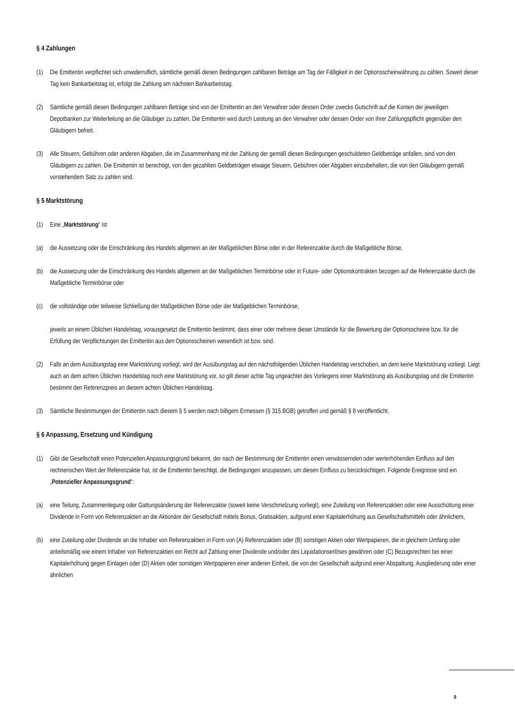§ 4 Zahlungen
(1) Die Emittentin verpflichtet sich unwiderruflich, sämtliche gemäß diesen Bedingungen zahlbaren Beträge am Tag der Fälligkeit in der Optionsscheinwährung zu zahlen. Soweit dieser Tag kein Bankarbeitstag ist, erfolgt die Zahlung am nächsten Bankarbeitstag.
(2) Sämtliche gemäß diesen Bedingungen zahlbaren Beträge sind von der Emittentin an den Verwahrer oder dessen Order zwecks Gutschrift auf die Konten der jeweiligen Depotbanken zur Weiterleitung an die Gläubiger zu zahlen. Die Emittentin wird durch Leistung an den Verwahrer oder dessen Order von ihrer Zahlungspflicht gegenüber den Gläubigern befreit.
(3) Alle Steuern, Gebühren oder anderen Abgaben, die im Zusammenhang mit der Zahlung der gemäß diesen Bedingungen geschuldeten Geldbeträge anfallen, sind von den Gläubigern zu zahlen. Die Emittentin ist berechtigt, von den gezahlten Geldbeträgen etwaige Steuern, Gebühren oder Abgaben einzubehalten, die von den Gläubigern gemäß vorstehendem Satz zu zahlen sind.
§ 5 Marktstörung
(1) Eine „Marktstörung“ ist
(a) die Aussetzung oder die Einschränkung des Handels allgemein an der Maßgeblichen Börse oder in der Referenzaktie durch die Maßgebliche Börse,
(b) die Aussetzung oder die Einschränkung des Handels allgemein an der Maßgeblichen Terminbörse oder in Future- oder Optionskontrakten bezogen auf die Referenzaktie durch die Maßgebliche Terminbörse oder
(c) die vollständige oder teilweise Schließung der Maßgeblichen Börse oder der Maßgeblichen Terminbörse,
jeweils an einem Üblichen Handelstag, vorausgesetzt die Emittentin bestimmt, dass einer oder mehrere dieser Umstände für die Bewertung der Optionsscheine bzw. für die Erfüllung der Verpflichtungen der Emittentin aus den Optionsscheinen wesentlich ist bzw. sind.
(2) Falls an dem Ausübungstag eine Marktstörung vorliegt, wird der Ausübungstag auf den nächstfolgenden Üblichen Handelstag verschoben, an dem keine Marktstörung vorliegt. Liegt auch an dem achten Üblichen Handelstag noch eine Marktstörung vor, so gilt dieser achte Tag ungeachtet des Vorliegens einer Marktstörung als Ausübungstag und die Emittentin bestimmt den Referenzpreis an diesem achten Üblichen Handelstag.
(3) Sämtliche Bestimmungen der Emittentin nach diesem § 5 werden nach billigem Ermessen (§ 315 BGB) getroffen und gemäß § 8 veröffentlicht.
§ 6 Anpassung, Ersetzung und Kündigung
(1) Gibt die Gesellschaft einen Potenziellen Anpassungsgrund bekannt, der nach der Bestimmung der Emittentin einen verwässernden oder werterhöhenden Einfluss auf den rechnerischen Wert der Referenzaktie hat, ist die Emittentin berechtigt, die Bedingungen anzupassen, um diesen Einfluss zu berücksichtigen. Folgende Ereignisse sind ein „Potenzieller Anpassungsgrund“:
(a) eine Teilung, Zusammenlegung oder Gattungsänderung der Referenzaktie (soweit keine Verschmelzung vorliegt), eine Zuteilung von Referenzaktien oder eine Ausschüttung einer Dividende in Form von Referenzaktien an die Aktionäre der Gesellschaft mittels Bonus, Gratisaktien, aufgrund einer Kapitalerhöhung aus Gesellschaftsmitteln oder ähnlichem,
(b) eine Zuteilung oder Dividende an die Inhaber von Referenzaktien in Form von (A) Referenzaktien oder (B) sonstigen Aktien oder Wertpapieren, die in gleichem Umfang oder anteilsmäßig wie einem Inhaber von Referenzaktien ein Recht auf Zahlung einer Dividende und/oder des Liquidationserlöses gewähren oder (C) Bezugsrechten bei einer Kapitalerhöhung gegen Einlagen oder (D) Aktien oder sonstigen Wertpapieren einer anderen Einheit, die von der Gesellschaft aufgrund einer Abspaltung, Ausgliederung oder einer ähnlichen
9